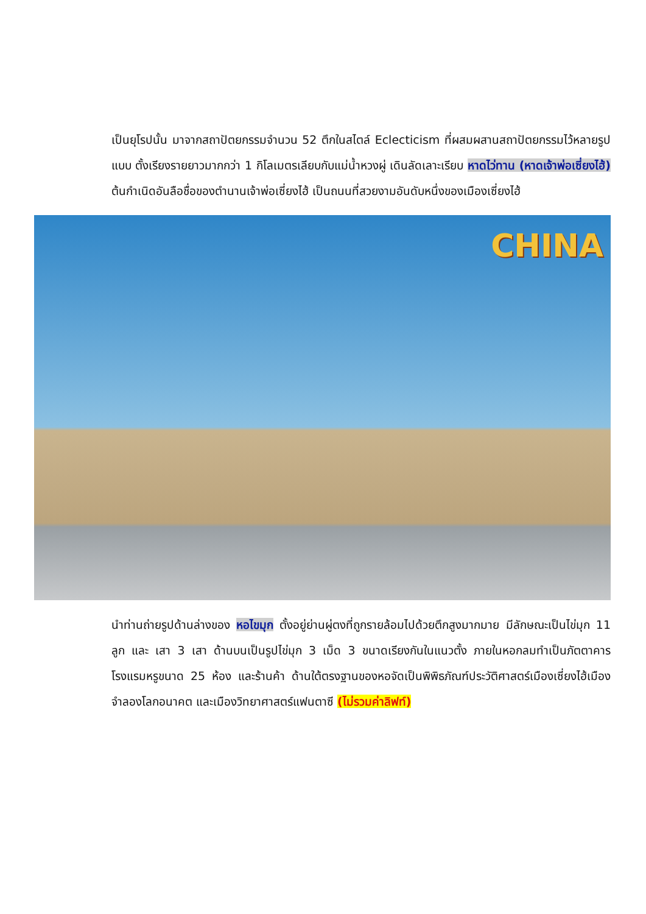เป็นยุโรปนั้น มาจากสถาปัตยกรรมจำนวน 52 ตึกในสไตล์ Eclecticism ที่ผสมผสานสถาปัตยกรรมไว้หลายรูปแบบ ตั้งเรียงรายยาวมากกว่า 1 กิโลเมตรเลียบกับแม่น้ำหวงผู่ เดินลัดเลาะเรียบ หาดไว่ทาน (หาดเจ้าพ่อเซี่ยงไฮ้) ต้นกำเนิดอันลือชื่อของตำนานเจ้าพ่อเซี่ยงไฮ้ เป็นถนนที่สวยงามอันดับหนึ่งของเมืองเซี่ยงไฮ้
CHINA
นำท่านถ่ายรูปด้านล่างของ หอไขมุก ตั้งอยู่ย่านผู่ตงที่ถูกรายล้อมไปด้วยตึกสูงมากมาย มีลักษณะเป็นไข่มุก 11 ลูก และ เสา 3 เสา ด้านบนเป็นรูปไข่มุก 3 เม็ด 3 ขนาดเรียงกันในแนวตั้ง ภายในหอกลมทำเป็นภัตตาคาร โรงแรมหรูขนาด 25 ห้อง และร้านค้า ด้านใต้ตรงฐานของหอจัดเป็นพิพิธภัณฑ์ประวัติศาสตร์เมืองเซี่ยงไฮ้เมืองจำลองโลกอนาคต และเมืองวิทยาศาสตร์แฟนตาซี (ไม่รวมค่าลิฟท์)